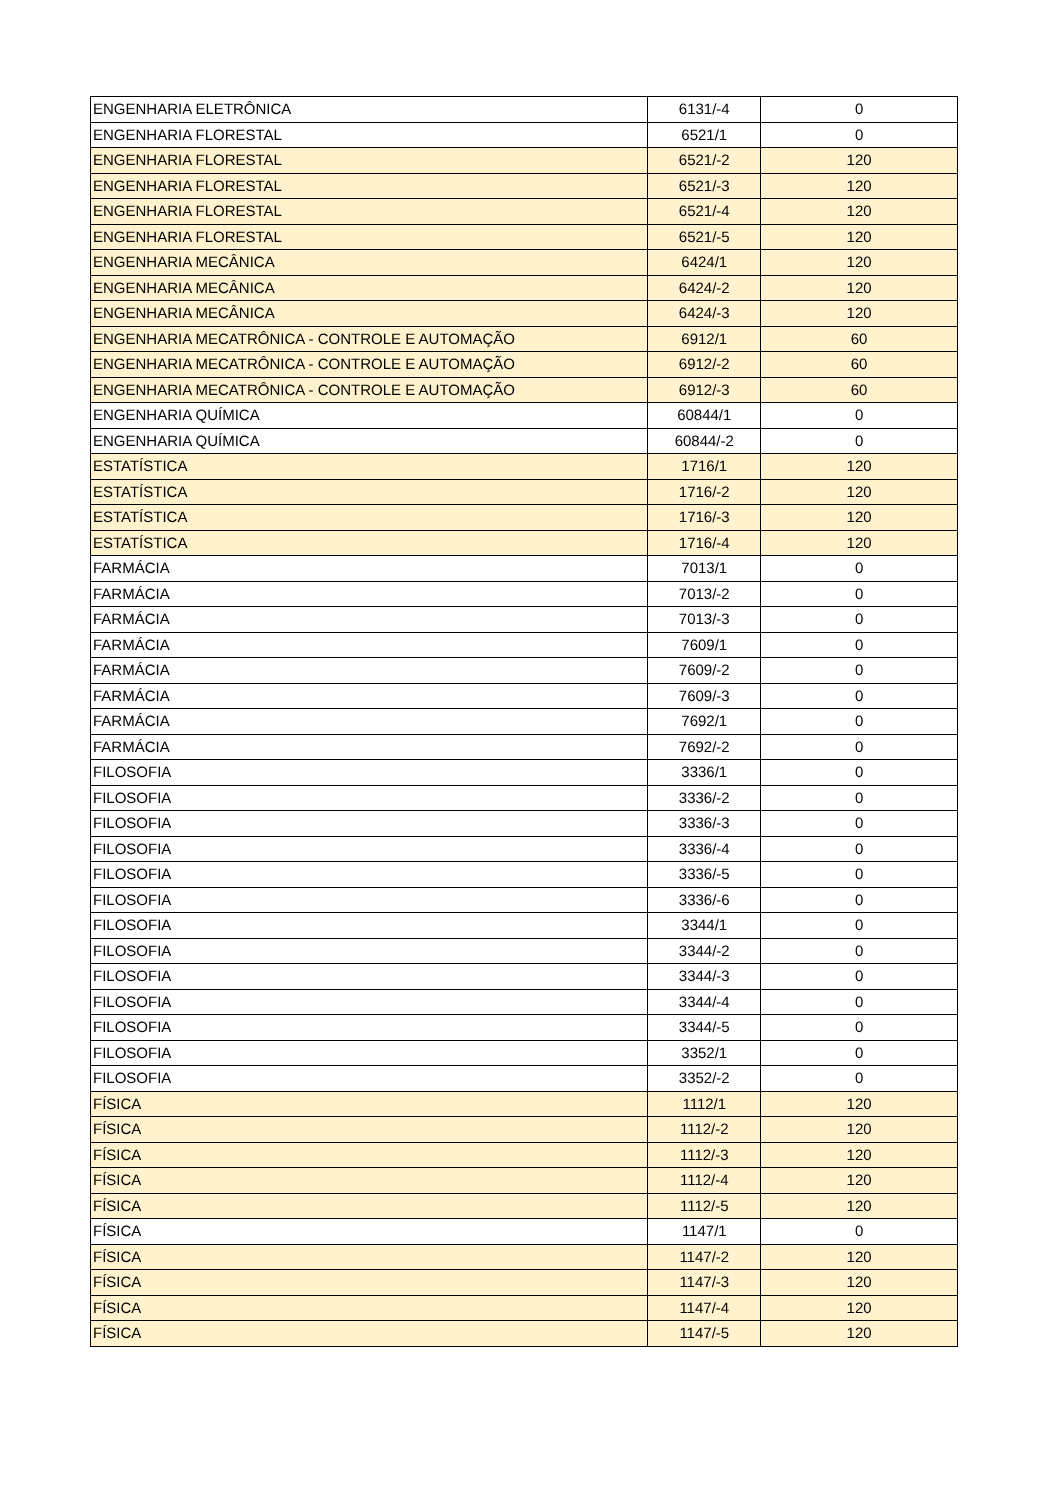| ENGENHARIA ELETRÔNICA | 6131/-4 | 0 |
| ENGENHARIA FLORESTAL | 6521/1 | 0 |
| ENGENHARIA FLORESTAL | 6521/-2 | 120 |
| ENGENHARIA FLORESTAL | 6521/-3 | 120 |
| ENGENHARIA FLORESTAL | 6521/-4 | 120 |
| ENGENHARIA FLORESTAL | 6521/-5 | 120 |
| ENGENHARIA MECÂNICA | 6424/1 | 120 |
| ENGENHARIA MECÂNICA | 6424/-2 | 120 |
| ENGENHARIA MECÂNICA | 6424/-3 | 120 |
| ENGENHARIA MECATRÔNICA - CONTROLE E AUTOMAÇÃO | 6912/1 | 60 |
| ENGENHARIA MECATRÔNICA - CONTROLE E AUTOMAÇÃO | 6912/-2 | 60 |
| ENGENHARIA MECATRÔNICA - CONTROLE E AUTOMAÇÃO | 6912/-3 | 60 |
| ENGENHARIA QUÍMICA | 60844/1 | 0 |
| ENGENHARIA QUÍMICA | 60844/-2 | 0 |
| ESTATÍSTICA | 1716/1 | 120 |
| ESTATÍSTICA | 1716/-2 | 120 |
| ESTATÍSTICA | 1716/-3 | 120 |
| ESTATÍSTICA | 1716/-4 | 120 |
| FARMÁCIA | 7013/1 | 0 |
| FARMÁCIA | 7013/-2 | 0 |
| FARMÁCIA | 7013/-3 | 0 |
| FARMÁCIA | 7609/1 | 0 |
| FARMÁCIA | 7609/-2 | 0 |
| FARMÁCIA | 7609/-3 | 0 |
| FARMÁCIA | 7692/1 | 0 |
| FARMÁCIA | 7692/-2 | 0 |
| FILOSOFIA | 3336/1 | 0 |
| FILOSOFIA | 3336/-2 | 0 |
| FILOSOFIA | 3336/-3 | 0 |
| FILOSOFIA | 3336/-4 | 0 |
| FILOSOFIA | 3336/-5 | 0 |
| FILOSOFIA | 3336/-6 | 0 |
| FILOSOFIA | 3344/1 | 0 |
| FILOSOFIA | 3344/-2 | 0 |
| FILOSOFIA | 3344/-3 | 0 |
| FILOSOFIA | 3344/-4 | 0 |
| FILOSOFIA | 3344/-5 | 0 |
| FILOSOFIA | 3352/1 | 0 |
| FILOSOFIA | 3352/-2 | 0 |
| FÍSICA | 1112/1 | 120 |
| FÍSICA | 1112/-2 | 120 |
| FÍSICA | 1112/-3 | 120 |
| FÍSICA | 1112/-4 | 120 |
| FÍSICA | 1112/-5 | 120 |
| FÍSICA | 1147/1 | 0 |
| FÍSICA | 1147/-2 | 120 |
| FÍSICA | 1147/-3 | 120 |
| FÍSICA | 1147/-4 | 120 |
| FÍSICA | 1147/-5 | 120 |